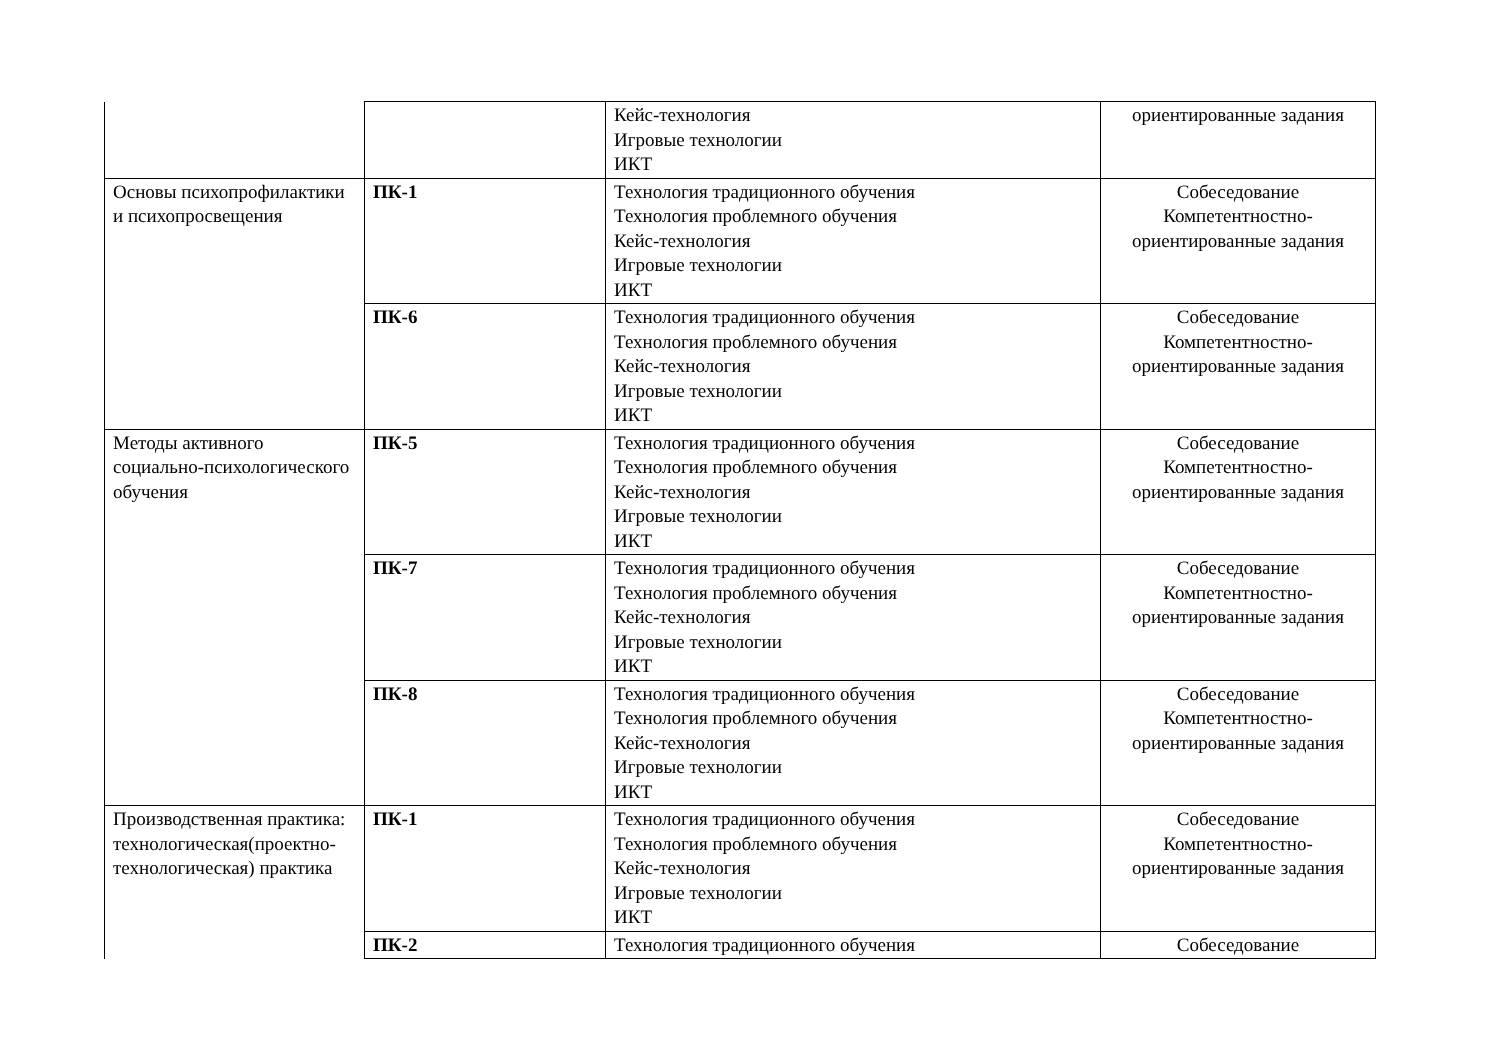| | | Кейс-технология Игровые технологии ИКТ | ориентированные задания |
| Основы психопрофилактики и психопросвещения | ПК-1 | Технология традиционного обучения Технология проблемного обучения Кейс-технология Игровые технологии ИКТ | Собеседование Компетентностно-ориентированные задания |
| | ПК-6 | Технология традиционного обучения Технология проблемного обучения Кейс-технология Игровые технологии ИКТ | Собеседование Компетентностно-ориентированные задания |
| Методы активного социально-психологического обучения | ПК-5 | Технология традиционного обучения Технология проблемного обучения Кейс-технология Игровые технологии ИКТ | Собеседование Компетентностно-ориентированные задания |
| | ПК-7 | Технология традиционного обучения Технология проблемного обучения Кейс-технология Игровые технологии ИКТ | Собеседование Компетентностно-ориентированные задания |
| | ПК-8 | Технология традиционного обучения Технология проблемного обучения Кейс-технология Игровые технологии ИКТ | Собеседование Компетентностно-ориентированные задания |
| Производственная практика: технологическая(проектно-технологическая) практика | ПК-1 | Технология традиционного обучения Технология проблемного обучения Кейс-технология Игровые технологии ИКТ | Собеседование Компетентностно-ориентированные задания |
| | ПК-2 | Технология традиционного обучения | Собеседование |